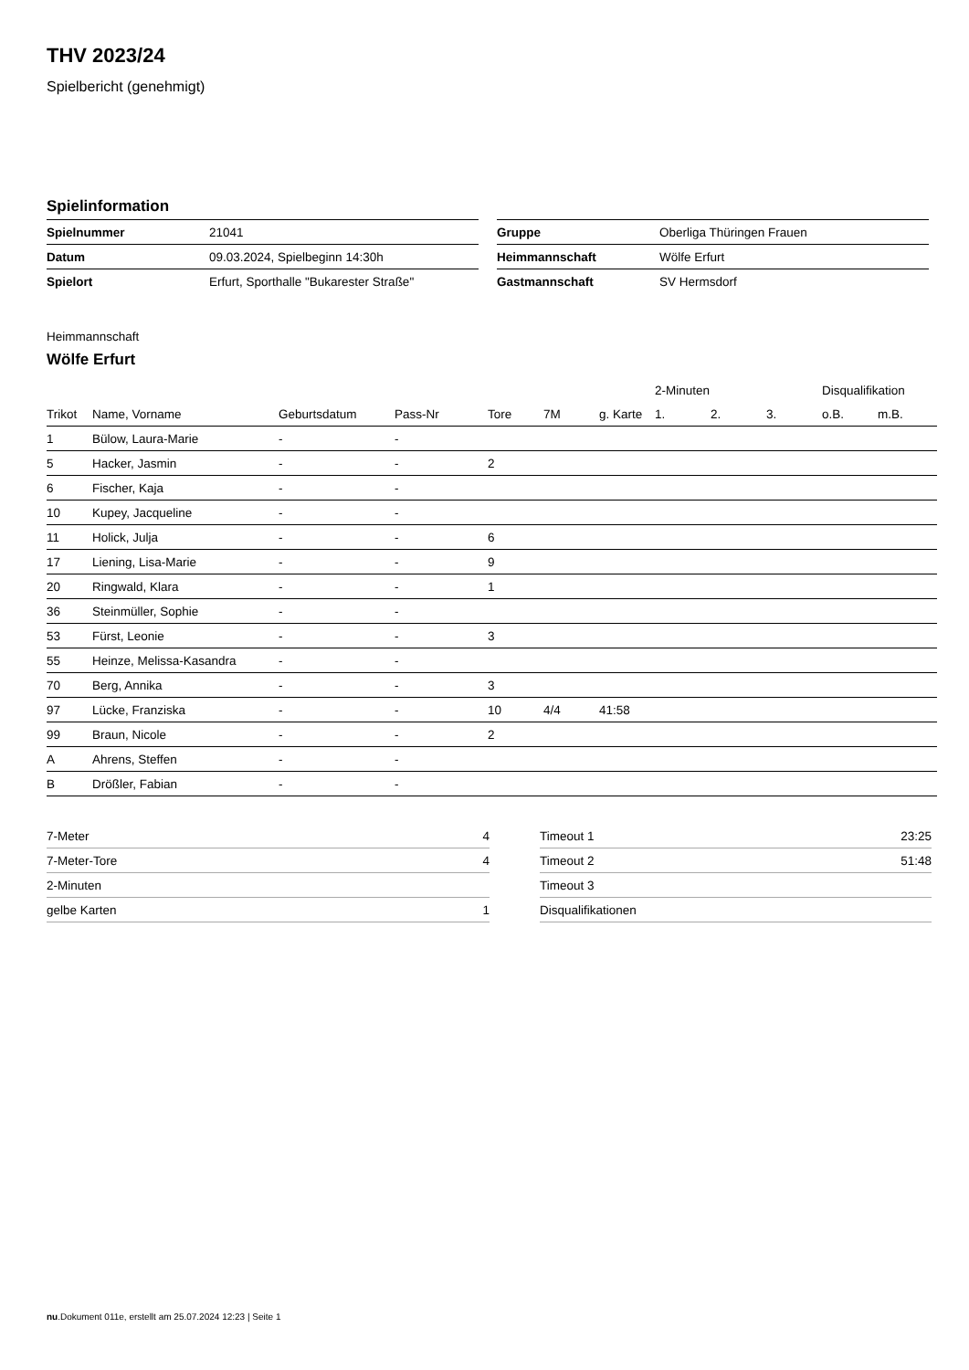THV 2023/24
Spielbericht (genehmigt)
Spielinformation
| Spielnummer | 21041 |
| Datum | 09.03.2024, Spielbeginn 14:30h |
| Spielort | Erfurt, Sporthalle "Bukarester Straße" |
| Gruppe | Oberliga Thüringen Frauen |
| Heimmannschaft | Wölfe Erfurt |
| Gastmannschaft | SV Hermsdorf |
Heimmannschaft
Wölfe Erfurt
| | | | | | | | 2-Minuten | | | Disqualifikation | |
| --- | --- | --- | --- | --- | --- | --- | --- | --- | --- | --- | --- |
| Trikot | Name, Vorname | Geburtsdatum | Pass-Nr | Tore | 7M | g. Karte | 1. | 2. | 3. | o.B. | m.B. |
| 1 | Bülow, Laura-Marie | - | - | | | | | | | | |
| 5 | Hacker, Jasmin | - | - | 2 | | | | | | | |
| 6 | Fischer, Kaja | - | - | | | | | | | | |
| 10 | Kupey, Jacqueline | - | - | | | | | | | | |
| 11 | Holick, Julja | - | - | 6 | | | | | | | |
| 17 | Liening, Lisa-Marie | - | - | 9 | | | | | | | |
| 20 | Ringwald, Klara | - | - | 1 | | | | | | | |
| 36 | Steinmüller, Sophie | - | - | | | | | | | | |
| 53 | Fürst, Leonie | - | - | 3 | | | | | | | |
| 55 | Heinze, Melissa-Kasandra | - | - | | | | | | | | |
| 70 | Berg, Annika | - | - | 3 | | | | | | | |
| 97 | Lücke, Franziska | - | - | 10 | 4/4 | 41:58 | | | | | |
| 99 | Braun, Nicole | - | - | 2 | | | | | | | |
| A | Ahrens, Steffen | - | - | | | | | | | | |
| B | Drößler, Fabian | - | - | | | | | | | | |
| 7-Meter | 4 |
| 7-Meter-Tore | 4 |
| 2-Minuten | |
| gelbe Karten | 1 |
| Timeout 1 | 23:25 |
| Timeout 2 | 51:48 |
| Timeout 3 | |
| Disqualifikationen | |
nu.Dokument 011e, erstellt am 25.07.2024 12:23 | Seite 1